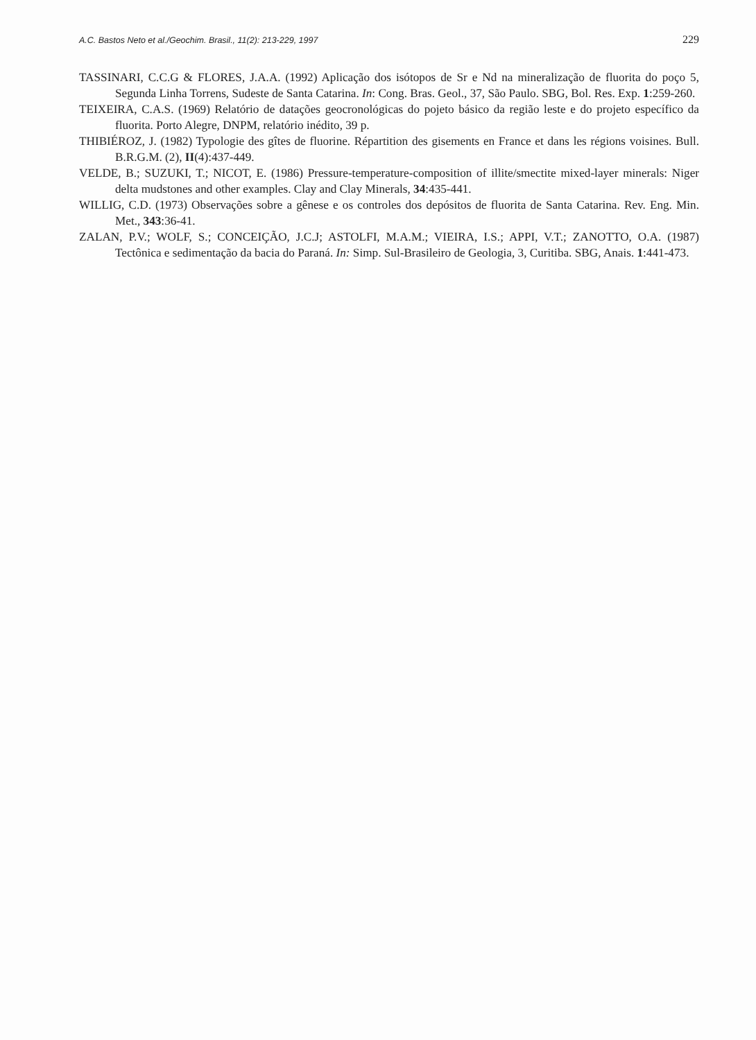A.C. Bastos Neto et al./Geochim. Brasil., 11(2): 213-229, 1997 229
TASSINARI, C.C.G & FLORES, J.A.A. (1992) Aplicação dos isótopos de Sr e Nd na mineralização de fluorita do poço 5, Segunda Linha Torrens, Sudeste de Santa Catarina. In: Cong. Bras. Geol., 37, São Paulo. SBG, Bol. Res. Exp. 1:259-260.
TEIXEIRA, C.A.S. (1969) Relatório de datações geocronológicas do pojeto básico da região leste e do projeto específico da fluorita. Porto Alegre, DNPM, relatório inédito, 39 p.
THIBIÉROZ, J. (1982) Typologie des gîtes de fluorine. Répartition des gisements en France et dans les régions voisines. Bull. B.R.G.M. (2), II(4):437-449.
VELDE, B.; SUZUKI, T.; NICOT, E. (1986) Pressure-temperature-composition of illite/smectite mixed-layer minerals: Niger delta mudstones and other examples. Clay and Clay Minerals, 34:435-441.
WILLIG, C.D. (1973) Observações sobre a gênese e os controles dos depósitos de fluorita de Santa Catarina. Rev. Eng. Min. Met., 343:36-41.
ZALAN, P.V.; WOLF, S.; CONCEIÇÃO, J.C.J; ASTOLFI, M.A.M.; VIEIRA, I.S.; APPI, V.T.; ZANOTTO, O.A. (1987) Tectônica e sedimentação da bacia do Paraná. In: Simp. Sul-Brasileiro de Geologia, 3, Curitiba. SBG, Anais. 1:441-473.